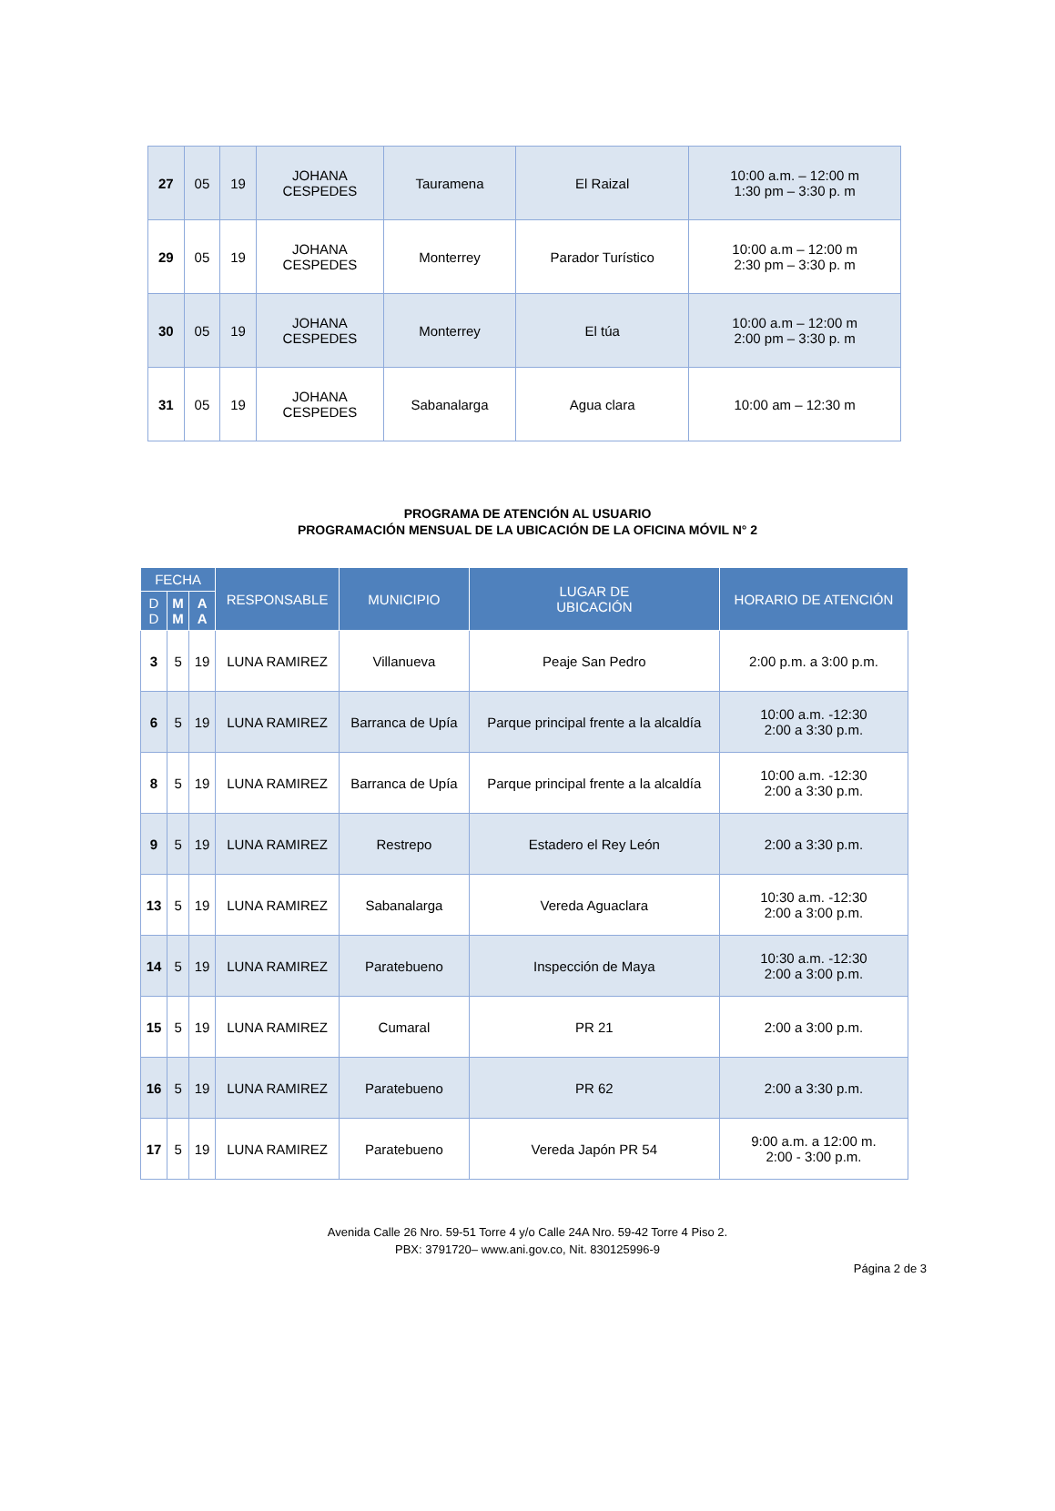| 27 | 05 | 19 | JOHANA CESPEDES | Tauramena | El Raizal | 10:00 a.m. – 12:00 m 1:30 pm – 3:30 p. m |
| 29 | 05 | 19 | JOHANA CESPEDES | Monterrey | Parador Turístico | 10:00 a.m – 12:00 m 2:30 pm – 3:30 p. m |
| 30 | 05 | 19 | JOHANA CESPEDES | Monterrey | El túa | 10:00 a.m – 12:00 m 2:00 pm – 3:30 p. m |
| 31 | 05 | 19 | JOHANA CESPEDES | Sabanalarga | Agua clara | 10:00 am – 12:30 m |
PROGRAMA DE ATENCIÓN AL USUARIO
PROGRAMACIÓN MENSUAL DE LA UBICACIÓN DE LA OFICINA MÓVIL N° 2
| FECHA | | | RESPONSABLE | MUNICIPIO | LUGAR DE UBICACIÓN | HORARIO DE ATENCIÓN |
| --- | --- | --- | --- | --- | --- | --- |
| D D | M M | A A | | | | |
| 3 | 5 | 19 | LUNA RAMIREZ | Villanueva | Peaje San Pedro | 2:00 p.m. a 3:00 p.m. |
| 6 | 5 | 19 | LUNA RAMIREZ | Barranca de Upía | Parque principal frente a la alcaldía | 10:00 a.m. -12:30 2:00 a 3:30 p.m. |
| 8 | 5 | 19 | LUNA RAMIREZ | Barranca de Upía | Parque principal frente a la alcaldía | 10:00 a.m. -12:30 2:00 a 3:30 p.m. |
| 9 | 5 | 19 | LUNA RAMIREZ | Restrepo | Estadero el Rey León | 2:00 a 3:30 p.m. |
| 13 | 5 | 19 | LUNA RAMIREZ | Sabanalarga | Vereda Aguaclara | 10:30 a.m. -12:30 2:00 a 3:00 p.m. |
| 14 | 5 | 19 | LUNA RAMIREZ | Paratebueno | Inspección de Maya | 10:30 a.m. -12:30 2:00 a 3:00 p.m. |
| 15 | 5 | 19 | LUNA RAMIREZ | Cumaral | PR 21 | 2:00 a 3:00 p.m. |
| 16 | 5 | 19 | LUNA RAMIREZ | Paratebueno | PR 62 | 2:00 a 3:30 p.m. |
| 17 | 5 | 19 | LUNA RAMIREZ | Paratebueno | Vereda Japón PR 54 | 9:00 a.m. a 12:00 m. 2:00 - 3:00 p.m. |
Avenida Calle 26 Nro. 59-51 Torre 4 y/o Calle 24A Nro. 59-42 Torre 4 Piso 2.
PBX: 3791720– www.ani.gov.co, Nit. 830125996-9
Página 2 de 3